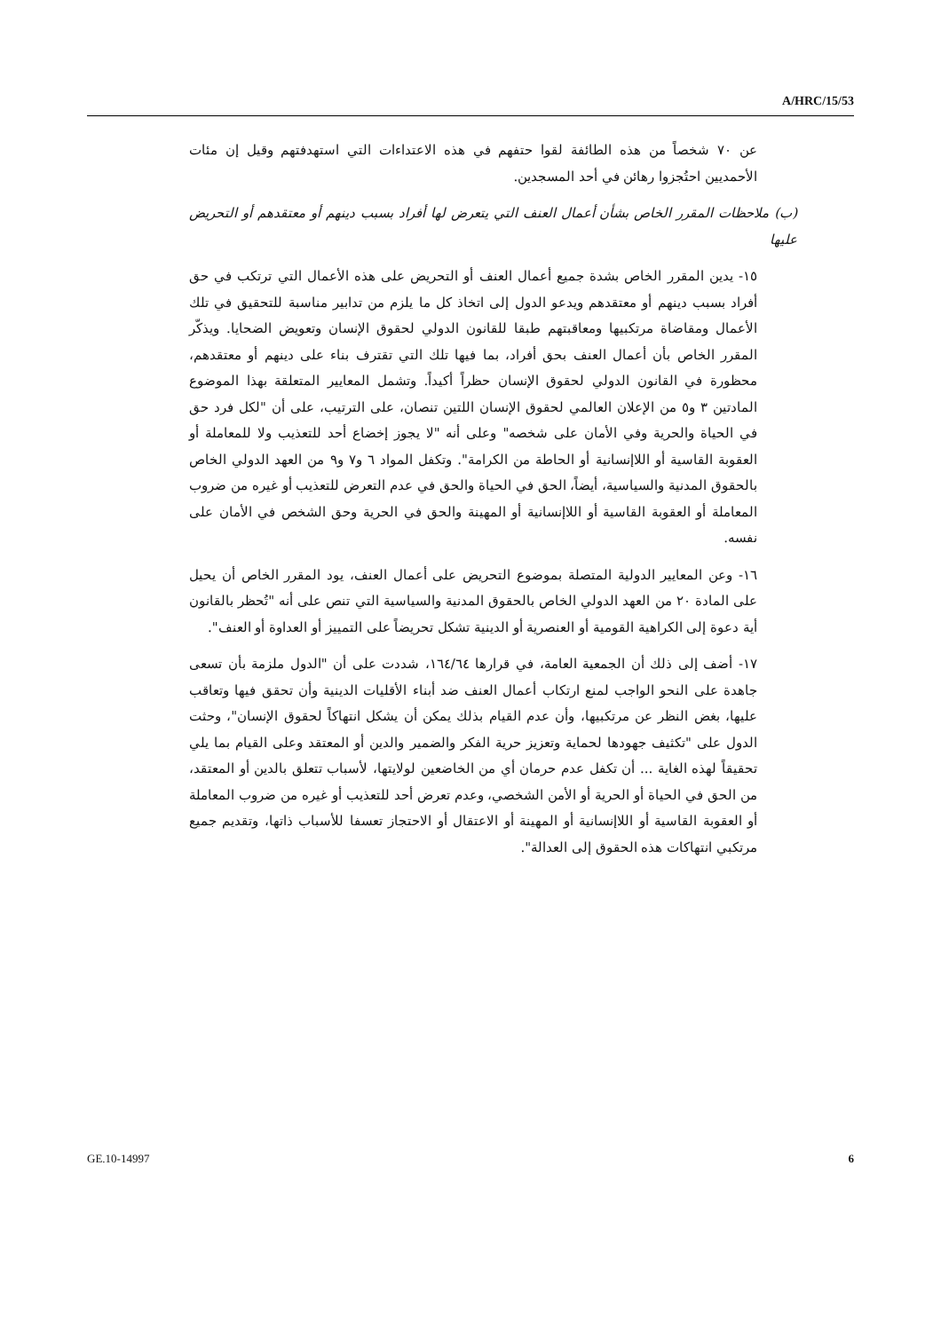A/HRC/15/53
عن ٧٠ شخصاً من هذه الطائفة لقوا حتفهم في هذه الاعتداءات التي استهدفتهم وقيل إن مئات الأحمديين احتُجزوا رهائن في أحد المسجدين.
(ب) ملاحظات المقرر الخاص بشأن أعمال العنف التي يتعرض لها أفراد بسبب دينهم أو معتقدهم أو التحريض عليها
١٥- يدين المقرر الخاص بشدة جميع أعمال العنف أو التحريض على هذه الأعمال التي ترتكب في حق أفراد بسبب دينهم أو معتقدهم ويدعو الدول إلى اتخاذ كل ما يلزم من تدابير مناسبة للتحقيق في تلك الأعمال ومقاضاة مرتكبيها ومعاقبتهم طبقا للقانون الدولي لحقوق الإنسان وتعويض الضحايا. ويذكّر المقرر الخاص بأن أعمال العنف بحق أفراد، بما فيها تلك التي تقترف بناء على دينهم أو معتقدهم، محظورة في القانون الدولي لحقوق الإنسان حظراً أكيداً. وتشمل المعايير المتعلقة بهذا الموضوع المادتين ٣ و٥ من الإعلان العالمي لحقوق الإنسان اللتين تنصان، على الترتيب، على أن "لكل فرد حق في الحياة والحرية وفي الأمان على شخصه" وعلى أنه "لا يجوز إخضاع أحد للتعذيب ولا للمعاملة أو العقوبة القاسية أو اللاإنسانية أو الحاطة من الكرامة". وتكفل المواد ٦ و٧ و٩ من العهد الدولي الخاص بالحقوق المدنية والسياسية، أيضاً، الحق في الحياة والحق في عدم التعرض للتعذيب أو غيره من ضروب المعاملة أو العقوبة القاسية أو اللاإنسانية أو المهينة والحق في الحرية وحق الشخص في الأمان على نفسه.
١٦- وعن المعايير الدولية المتصلة بموضوع التحريض على أعمال العنف، يود المقرر الخاص أن يحيل على المادة ٢٠ من العهد الدولي الخاص بالحقوق المدنية والسياسية التي تنص على أنه "تُحظر بالقانون أية دعوة إلى الكراهية القومية أو العنصرية أو الدينية تشكل تحريضاً على التمييز أو العداوة أو العنف".
١٧- أضف إلى ذلك أن الجمعية العامة، في قرارها ١٦٤/٦٤، شددت على أن "الدول ملزمة بأن تسعى جاهدة على النحو الواجب لمنع ارتكاب أعمال العنف ضد أبناء الأقليات الدينية وأن تحقق فيها وتعاقب عليها، بغض النظر عن مرتكبيها، وأن عدم القيام بذلك يمكن أن يشكل انتهاكاً لحقوق الإنسان"، وحثت الدول على "تكثيف جهودها لحماية وتعزيز حرية الفكر والضمير والدين أو المعتقد وعلى القيام بما يلي تحقيقاً لهذه الغاية ... أن تكفل عدم حرمان أي من الخاضعين لولايتها، لأسباب تتعلق بالدين أو المعتقد، من الحق في الحياة أو الحرية أو الأمن الشخصي، وعدم تعرض أحد للتعذيب أو غيره من ضروب المعاملة أو العقوبة القاسية أو اللاإنسانية أو المهينة أو الاعتقال أو الاحتجاز تعسفا للأسباب ذاتها، وتقديم جميع مرتكبي انتهاكات هذه الحقوق إلى العدالة".
GE.10-14997 6